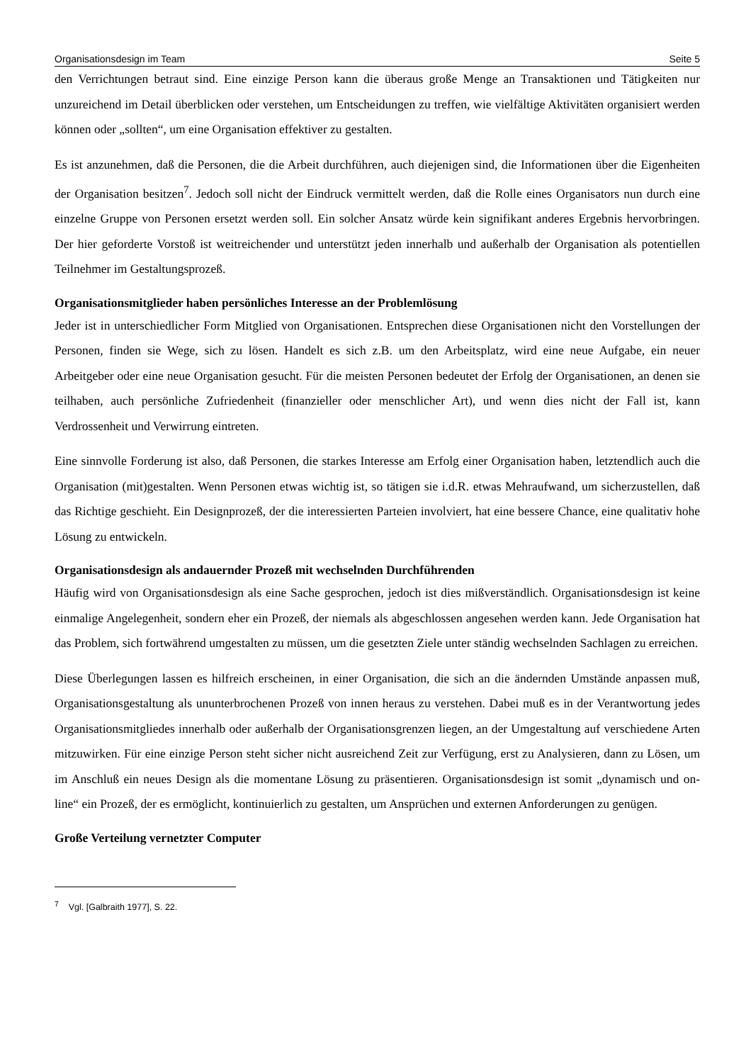Organisationsdesign im Team Seite 5
den Verrichtungen betraut sind. Eine einzige Person kann die überaus große Menge an Transaktionen und Tätigkeiten nur unzureichend im Detail überblicken oder verstehen, um Entscheidungen zu treffen, wie vielfältige Aktivitäten organisiert werden können oder „sollten“, um eine Organisation effektiver zu gestalten.
Es ist anzunehmen, daß die Personen, die die Arbeit durchführen, auch diejenigen sind, die Informationen über die Eigenheiten der Organisation besitzen<sup>7</sup>. Jedoch soll nicht der Eindruck vermittelt werden, daß die Rolle eines Organisators nun durch eine einzelne Gruppe von Personen ersetzt werden soll. Ein solcher Ansatz würde kein signifikant anderes Ergebnis hervorbringen. Der hier geforderte Vorstoß ist weitreichender und unterstützt jeden innerhalb und außerhalb der Organisation als potentiellen Teilnehmer im Gestaltungsprozeß.
Organisationsmitglieder haben persönliches Interesse an der Problemlösung
Jeder ist in unterschiedlicher Form Mitglied von Organisationen. Entsprechen diese Organisationen nicht den Vorstellungen der Personen, finden sie Wege, sich zu lösen. Handelt es sich z.B. um den Arbeitsplatz, wird eine neue Aufgabe, ein neuer Arbeitgeber oder eine neue Organisation gesucht. Für die meisten Personen bedeutet der Erfolg der Organisationen, an denen sie teilhaben, auch persönliche Zufriedenheit (finanzieller oder menschlicher Art), und wenn dies nicht der Fall ist, kann Verdrossenheit und Verwirrung eintreten.
Eine sinnvolle Forderung ist also, daß Personen, die starkes Interesse am Erfolg einer Organisation haben, letztendlich auch die Organisation (mit)gestalten. Wenn Personen etwas wichtig ist, so tätigen sie i.d.R. etwas Mehraufwand, um sicherzustellen, daß das Richtige geschieht. Ein Designprozeß, der die interessierten Parteien involviert, hat eine bessere Chance, eine qualitativ hohe Lösung zu entwickeln.
Organisationsdesign als andauernder Prozeß mit wechselnden Durchführenden
Häufig wird von Organisationsdesign als eine Sache gesprochen, jedoch ist dies mißverständlich. Organisationsdesign ist keine einmalige Angelegenheit, sondern eher ein Prozeß, der niemals als abgeschlossen angesehen werden kann. Jede Organisation hat das Problem, sich fortwährend umgestalten zu müssen, um die gesetzten Ziele unter ständig wechselnden Sachlagen zu erreichen.
Diese Überlegungen lassen es hilfreich erscheinen, in einer Organisation, die sich an die ändernden Umstände anpassen muß, Organisationsgestaltung als ununterbrochenen Prozeß von innen heraus zu verstehen. Dabei muß es in der Verantwortung jedes Organisationsmitgliedes innerhalb oder außerhalb der Organisationsgrenzen liegen, an der Umgestaltung auf verschiedene Arten mitzuwirken. Für eine einzige Person steht sicher nicht ausreichend Zeit zur Verfügung, erst zu Analysieren, dann zu Lösen, um im Anschluß ein neues Design als die momentane Lösung zu präsentieren. Organisationsdesign ist somit „dynamisch und on-line“ ein Prozeß, der es ermöglicht, kontinuierlich zu gestalten, um Ansprüchen und externen Anforderungen zu genügen.
Große Verteilung vernetzter Computer
<sup>7</sup> Vgl. [Galbraith 1977], S. 22.